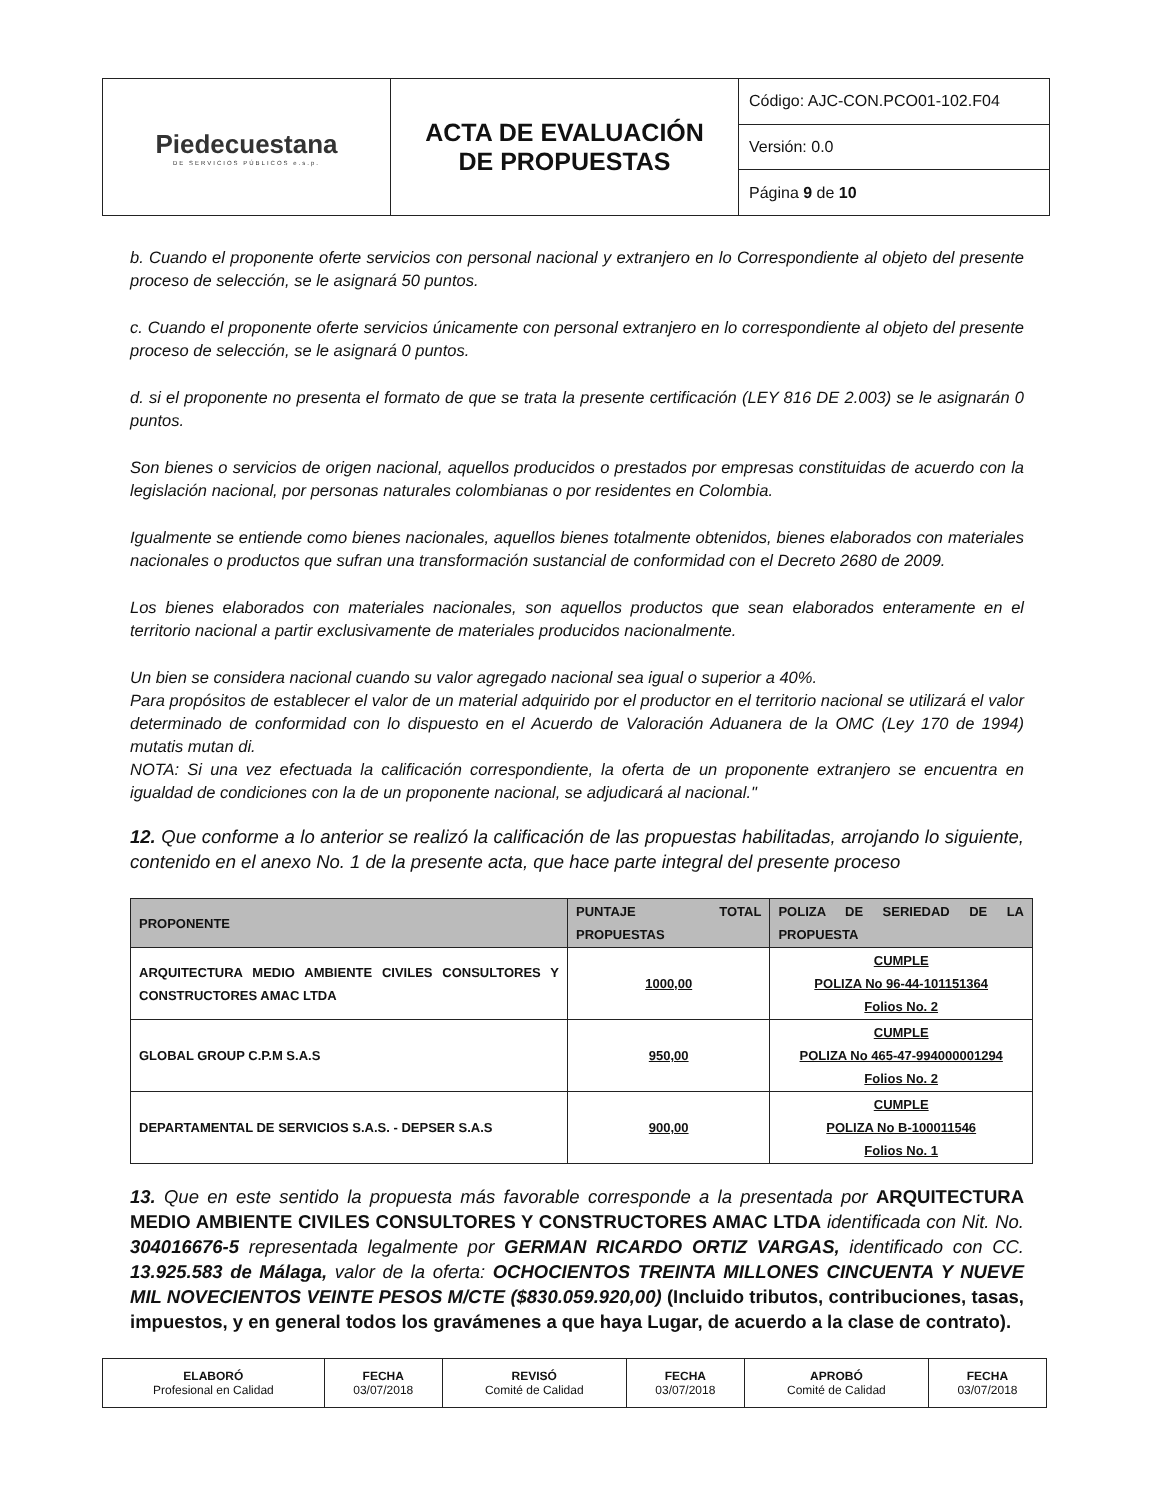| Piedecuestana DE SERVICIOS PÚBLICOS e.s.p. | ACTA DE EVALUACIÓN DE PROPUESTAS | Código: AJC-CON.PCO01-102.F04 |
| | | Versión: 0.0 |
| | | Página 9 de 10 |
b. Cuando el proponente oferte servicios con personal nacional y extranjero en lo Correspondiente al objeto del presente proceso de selección, se le asignará 50 puntos.
c. Cuando el proponente oferte servicios únicamente con personal extranjero en lo correspondiente al objeto del presente proceso de selección, se le asignará 0 puntos.
d. si el proponente no presenta el formato de que se trata la presente certificación (LEY 816 DE 2.003) se le asignarán 0 puntos.
Son bienes o servicios de origen nacional, aquellos producidos o prestados por empresas constituidas de acuerdo con la legislación nacional, por personas naturales colombianas o por residentes en Colombia.
Igualmente se entiende como bienes nacionales, aquellos bienes totalmente obtenidos, bienes elaborados con materiales nacionales o productos que sufran una transformación sustancial de conformidad con el Decreto 2680 de 2009.
Los bienes elaborados con materiales nacionales, son aquellos productos que sean elaborados enteramente en el territorio nacional a partir exclusivamente de materiales producidos nacionalmente.
Un bien se considera nacional cuando su valor agregado nacional sea igual o superior a 40%.
Para propósitos de establecer el valor de un material adquirido por el productor en el territorio nacional se utilizará el valor determinado de conformidad con lo dispuesto en el Acuerdo de Valoración Aduanera de la OMC (Ley 170 de 1994) mutatis mutan di.
NOTA: Si una vez efectuada la calificación correspondiente, la oferta de un proponente extranjero se encuentra en igualdad de condiciones con la de un proponente nacional, se adjudicará al nacional."
12. Que conforme a lo anterior se realizó la calificación de las propuestas habilitadas, arrojando lo siguiente, contenido en el anexo No. 1 de la presente acta, que hace parte integral del presente proceso
| PROPONENTE | PUNTAJE TOTAL PROPUESTAS | POLIZA DE SERIEDAD DE LA PROPUESTA |
| --- | --- | --- |
| ARQUITECTURA MEDIO AMBIENTE CIVILES CONSULTORES Y CONSTRUCTORES AMAC LTDA | 1000,00 | CUMPLE POLIZA No 96-44-101151364 Folios No. 2 |
| GLOBAL GROUP C.P.M S.A.S | 950,00 | CUMPLE POLIZA No 465-47-994000001294 Folios No. 2 |
| DEPARTAMENTAL DE SERVICIOS S.A.S. - DEPSER S.A.S | 900,00 | CUMPLE POLIZA No B-100011546 Folios No. 1 |
13. Que en este sentido la propuesta más favorable corresponde a la presentada por ARQUITECTURA MEDIO AMBIENTE CIVILES CONSULTORES Y CONSTRUCTORES AMAC LTDA identificada con Nit. No. 304016676-5 representada legalmente por GERMAN RICARDO ORTIZ VARGAS, identificado con CC. 13.925.583 de Málaga, valor de la oferta: OCHOCIENTOS TREINTA MILLONES CINCUENTA Y NUEVE MIL NOVECIENTOS VEINTE PESOS M/CTE ($830.059.920,00) (Incluido tributos, contribuciones, tasas, impuestos, y en general todos los gravámenes a que haya Lugar, de acuerdo a la clase de contrato).
| ELABORÓ Profesional en Calidad | FECHA 03/07/2018 | REVISÓ Comité de Calidad | FECHA 03/07/2018 | APROBÓ Comité de Calidad | FECHA 03/07/2018 |